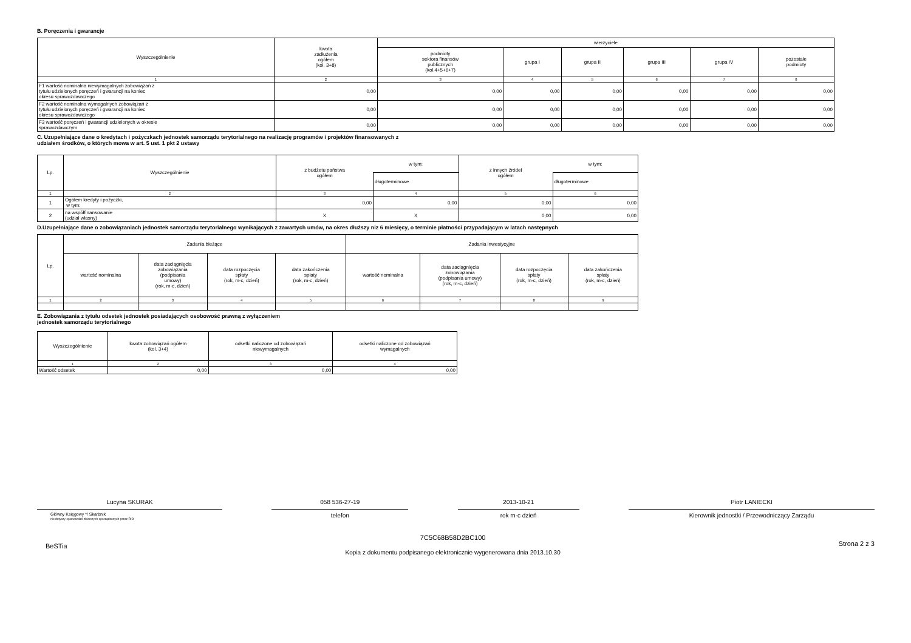B. Poręczenia i gwarancje
| Wyszczególnienie | kwota zadłużenia ogółem (kol. 3+8) | wierzyciele | | | | | |
| --- | --- | --- | --- | --- | --- | --- | --- |
| | | podmioty sektora finansów publicznych (kol.4+5+6+7) | grupa I | grupa II | grupa III | grupa IV | pozostałe podmioty |
| 1 | 2 | 3 | 4 | 5 | 6 | 7 | 8 |
| F1 wartość nominalna niewymagalnych zobowiązań z tytułu udzielonych poręczeń i gwarancji na koniec okresu sprawozdawczego | 0,00 | 0,00 | 0,00 | 0,00 | 0,00 | 0,00 | 0,00 |
| F2 wartość nominalna wymagalnych zobowiązań z tytułu udzielonych poręczeń i gwarancji na koniec okresu sprawozdawczego | 0,00 | 0,00 | 0,00 | 0,00 | 0,00 | 0,00 | 0,00 |
| F3 wartość poręczeń i gwarancji udzielonych w okresie sprawozdawczym | 0,00 | 0,00 | 0,00 | 0,00 | 0,00 | 0,00 | 0,00 |
C. Uzupełniające dane o kredytach i pożyczkach jednostek samorządu terytorialnego na realizację programów i projektów finansowanych z
udziałem środków, o których mowa w art. 5 ust. 1 pkt 2 ustawy
| Lp. | Wyszczególnienie | z budżetu państwa ogółem | w tym: | z innych źródeł ogółem | w tym: |
| --- | --- | --- | --- | --- | --- |
| | | | długoterminowe | | długoterminowe |
| 1 | 2 | 3 | 4 | 5 | 6 |
| 1 | Ogółem kredyty i pożyczki, w tym: | 0,00 | 0,00 | 0,00 | 0,00 |
| 2 | na współfinansowanie (udział własny) | X | X | 0,00 | 0,00 |
D.Uzupełniające dane o zobowiązaniach jednostek samorządu terytorialnego wynikających z zawartych umów, na okres dłuższy niz 6 miesięcy, o terminie płatności przypadającym w latach następnych
| Lp. | Zadania bieżące | | | | Zadania inwestycyjne | | | |
| --- | --- | --- | --- | --- | --- | --- | --- | --- |
| | wartość nominalna | data zaciągnięcia zobowiązania (podpisania umowy) (rok, m-c, dzień) | data rozpoczęcia spłaty (rok, m-c, dzień) | data zakończenia spłaty (rok, m-c, dzień) | wartość nominalna | data zaciągnięcia zobowiązania (podpisania umowy) (rok, m-c, dzień) | data rozpoczęcia spłaty (rok, m-c, dzień) | data zakończenia spłaty (rok, m-c, dzień) |
| 1 | 2 | 3 | 4 | 5 | 6 | 7 | 8 | 9 |
E. Zobowiązania z tytułu odsetek jednostek posiadających osobowość prawną z wyłączeniem
jednostek samorządu terytorialnego
| Wyszczególnienie | kwota zobowiązań ogółem (kol. 3+4) | odsetki naliczone od zobowiązań niewymagalnych | odsetki naliczone od zobowiązań wymagalnych |
| --- | --- | --- | --- |
| 1 | 2 | 3 | 4 |
| Wartość odsetek | 0,00 | 0,00 | 0,00 |
Lucyna SKURAK
Główny Księgowy */ Skarbnik
nie dotyczy sprawozdań zbiorczych sporządzonych przez RIO
058 536-27-19
telefon
2013-10-21
rok m-c dzień
Piotr LANIECKI
Kierownik jednostki / Przewodniczący Zarządu
BeSTia 7C5C68B58D2BC100
Kopia z dokumentu podpisanego elektronicznie wygenerowana dnia 2013.10.30 Strona 2 z 3